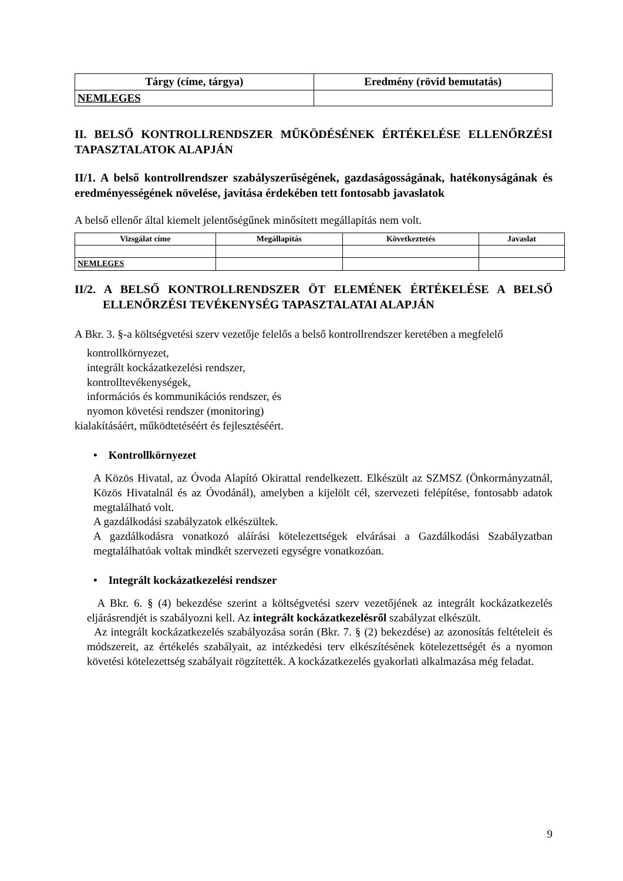| Tárgy (címe, tárgya) | Eredmény (rövid bemutatás) |
| --- | --- |
| NEMLEGES | |
II. BELSŐ KONTROLLRENDSZER MŰKÖDÉSÉNEK ÉRTÉKELÉSE ELLENŐRZÉSI TAPASZTALATOK ALAPJÁN
II/1. A belső kontrollrendszer szabályszerűségének, gazdaságosságának, hatékonyságának és eredményességének növelése, javítása érdekében tett fontosabb javaslatok
A belső ellenőr által kiemelt jelentőségűnek minősített megállapítás nem volt.
| Vizsgálat címe | Megállapítás | Következtetés | Javaslat |
| --- | --- | --- | --- |
| NEMLEGES | | | |
II/2. A BELSŐ KONTROLLRENDSZER ÖT ELEMÉNEK ÉRTÉKELÉSE A BELSŐ ELLENŐRZÉSI TEVÉKENYSÉG TAPASZTALATAI ALAPJÁN
A Bkr. 3. §-a költségvetési szerv vezetője felelős a belső kontrollrendszer keretében a megfelelő
kontrollkörnyezet,
integrált kockázatkezelési rendszer,
kontrolltevékenységek,
információs és kommunikációs rendszer, és
nyomon követési rendszer (monitoring)
kialakításáért, működtetéséért és fejlesztéséért.
• Kontrollkörnyezet
A Közös Hivatal, az Óvoda Alapító Okirattal rendelkezett. Elkészült az SZMSZ (Önkormányzatnál, Közös Hivatalnál és az Óvodánál), amelyben a kijelölt cél, szervezeti felépítése, fontosabb adatok megtalálható volt.
A gazdálkodási szabályzatok elkészültek.
A gazdálkodásra vonatkozó aláírási kötelezettségek elvárásai a Gazdálkodási Szabályzatban megtalálhatóak voltak mindkét szervezeti egységre vonatkozóan.
• Integrált kockázatkezelési rendszer
A Bkr. 6. § (4) bekezdése szerint a költségvetési szerv vezetőjének az integrált kockázatkezelés eljárásrendjét is szabályozni kell. Az integrált kockázatkezelésről szabályzat elkészült.
Az integrált kockázatkezelés szabályozása során (Bkr. 7. § (2) bekezdése) az azonosítás feltételeit és módszereit, az értékelés szabályait, az intézkedési terv elkészítésének kötelezettségét és a nyomon követési kötelezettség szabályait rögzítették. A kockázatkezelés gyakorlati alkalmazása még feladat.
9